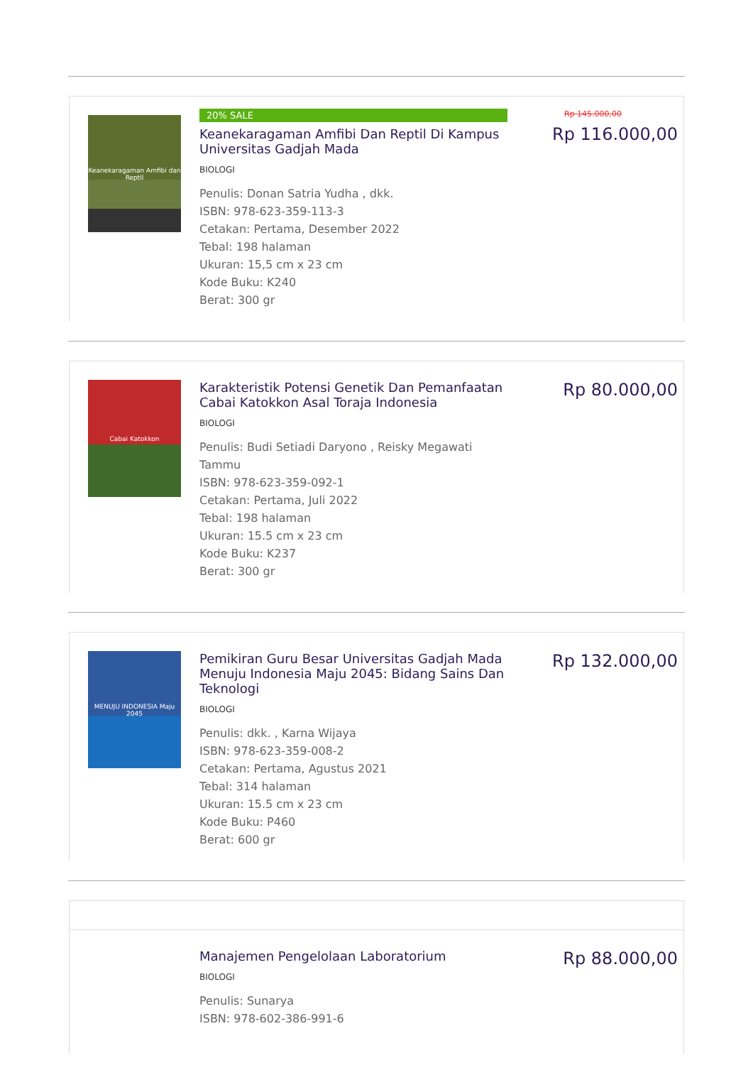Keanekaragaman Amfibi dan Reptil
20% SALE
Keanekaragaman Amfibi Dan Reptil Di Kampus Universitas Gadjah Mada
BIOLOGI
Penulis: Donan Satria Yudha , dkk.
ISBN: 978-623-359-113-3
Cetakan: Pertama, Desember 2022
Tebal: 198 halaman
Ukuran: 15,5 cm x 23 cm
Kode Buku: K240
Berat: 300 gr
Rp 145.000,00
Rp 116.000,00
Cabai Katokkon
Karakteristik Potensi Genetik Dan Pemanfaatan Cabai Katokkon Asal Toraja Indonesia
BIOLOGI
Penulis: Budi Setiadi Daryono , Reisky Megawati Tammu
ISBN: 978-623-359-092-1
Cetakan: Pertama, Juli 2022
Tebal: 198 halaman
Ukuran: 15.5 cm x 23 cm
Kode Buku: K237
Berat: 300 gr
Rp 80.000,00
MENUJU INDONESIA Maju 2045
Pemikiran Guru Besar Universitas Gadjah Mada Menuju Indonesia Maju 2045: Bidang Sains Dan Teknologi
BIOLOGI
Penulis: dkk. , Karna Wijaya
ISBN: 978-623-359-008-2
Cetakan: Pertama, Agustus 2021
Tebal: 314 halaman
Ukuran: 15.5 cm x 23 cm
Kode Buku: P460
Berat: 600 gr
Rp 132.000,00
Manajemen Pengelolaan Laboratorium
BIOLOGI
Penulis: Sunarya
ISBN: 978-602-386-991-6
Rp 88.000,00